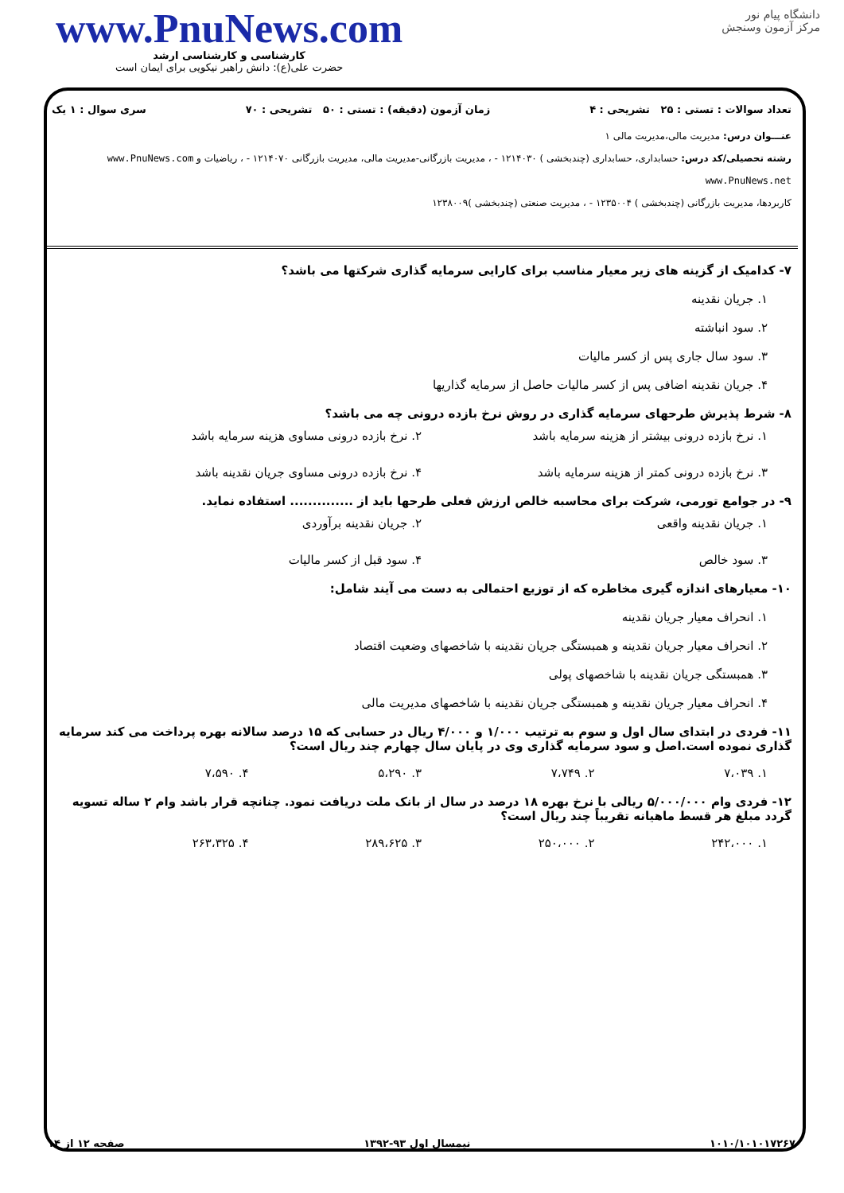www.PnuNews.com
کارشناسی و کارشناسی ارشد
حضرت علی(ع): دانش راهبر نیکویی برای ایمان است
دانشگاه پیام نور
مرکز آزمون وسنجش
تعداد سوالات : تستی : ۲۵ تشریحی : ۴ زمان آزمون (دقیقه) : تستی : ۵۰ تشریحی : ۷۰ سری سوال : ۱ یک
عنـــوان درس: مدیریت مالی،مدیریت مالی ۱
رشته تحصیلی/کد درس: حسابداری، حسابداری (چندبخشی ) ۱۲۱۴۰۳۰ - ، مدیریت بازرگانی-مدیریت مالی، مدیریت بازرگانی ۱۲۱۴۰۷۰ - ، ریاضیات و www.PnuNews.com www.PnuNews.net
کاربردها، مدیریت بازرگانی (چندبخشی ) ۱۲۳۵۰۰۴ - ، مدیریت صنعتی (چندبخشی )۱۲۳۸۰۰۹
۷- کدامیک از گزینه های زیر معیار مناسب برای کارایی سرمایه گذاری شرکتها می باشد؟
۱. جریان نقدینه
۲. سود انباشته
۳. سود سال جاری پس از کسر مالیات
۴. جریان نقدینه اضافی پس از کسر مالیات حاصل از سرمایه گذاریها
۸- شرط پذیرش طرحهای سرمایه گذاری در روش نرخ بازده درونی چه می باشد؟
۱. نرخ بازده درونی بیشتر از هزینه سرمایه باشد
۲. نرخ بازده درونی مساوی هزینه سرمایه باشد
۳. نرخ بازده درونی کمتر از هزینه سرمایه باشد
۴. نرخ بازده درونی مساوی جریان نقدینه باشد
۹- در جوامع تورمی، شرکت برای محاسبه خالص ارزش فعلی طرحها باید از .............. استفاده نماید.
۱. جریان نقدینه واقعی
۲. جریان نقدینه برآوردی
۳. سود خالص
۴. سود قبل از کسر مالیات
۱۰- معیارهای اندازه گیری مخاطره که از توزیع احتمالی به دست می آیند شامل:
۱. انحراف معیار جریان نقدینه
۲. انحراف معیار جریان نقدینه و همبستگی جریان نقدینه با شاخصهای وضعیت اقتصاد
۳. همبستگی جریان نقدینه با شاخصهای پولی
۴. انحراف معیار جریان نقدینه و همبستگی جریان نقدینه با شاخصهای مدیریت مالی
۱۱- فردی در ابتدای سال اول و سوم به ترتیب ۱/۰۰۰ و ۴/۰۰۰ ریال در حسابی که ۱۵ درصد سالانه بهره پرداخت می کند سرمایه گذاری نموده است.اصل و سود سرمایه گذاری وی در پایان سال چهارم چند ریال است؟
۱. ۷،۰۳۹
۲. ۷،۷۴۹
۳. ۵،۲۹۰
۴. ۷،۵۹۰
۱۲- فردی وام ۵/۰۰۰/۰۰۰ ریالی با نرخ بهره ۱۸ درصد در سال از بانک ملت دریافت نمود. چنانچه قرار باشد وام ۲ ساله تسویه گردد مبلغ هر قسط ماهیانه تقریباً چند ریال است؟
۱. ۲۴۲،۰۰۰
۲. ۲۵۰،۰۰۰
۳. ۲۸۹،۶۲۵
۴. ۲۶۳،۳۲۵
۱۰۱۰/۱۰۱۰۱۷۲۶۷ نیمسال اول ۹۳-۱۳۹۲ صفحه ۱۲ از ۱۴